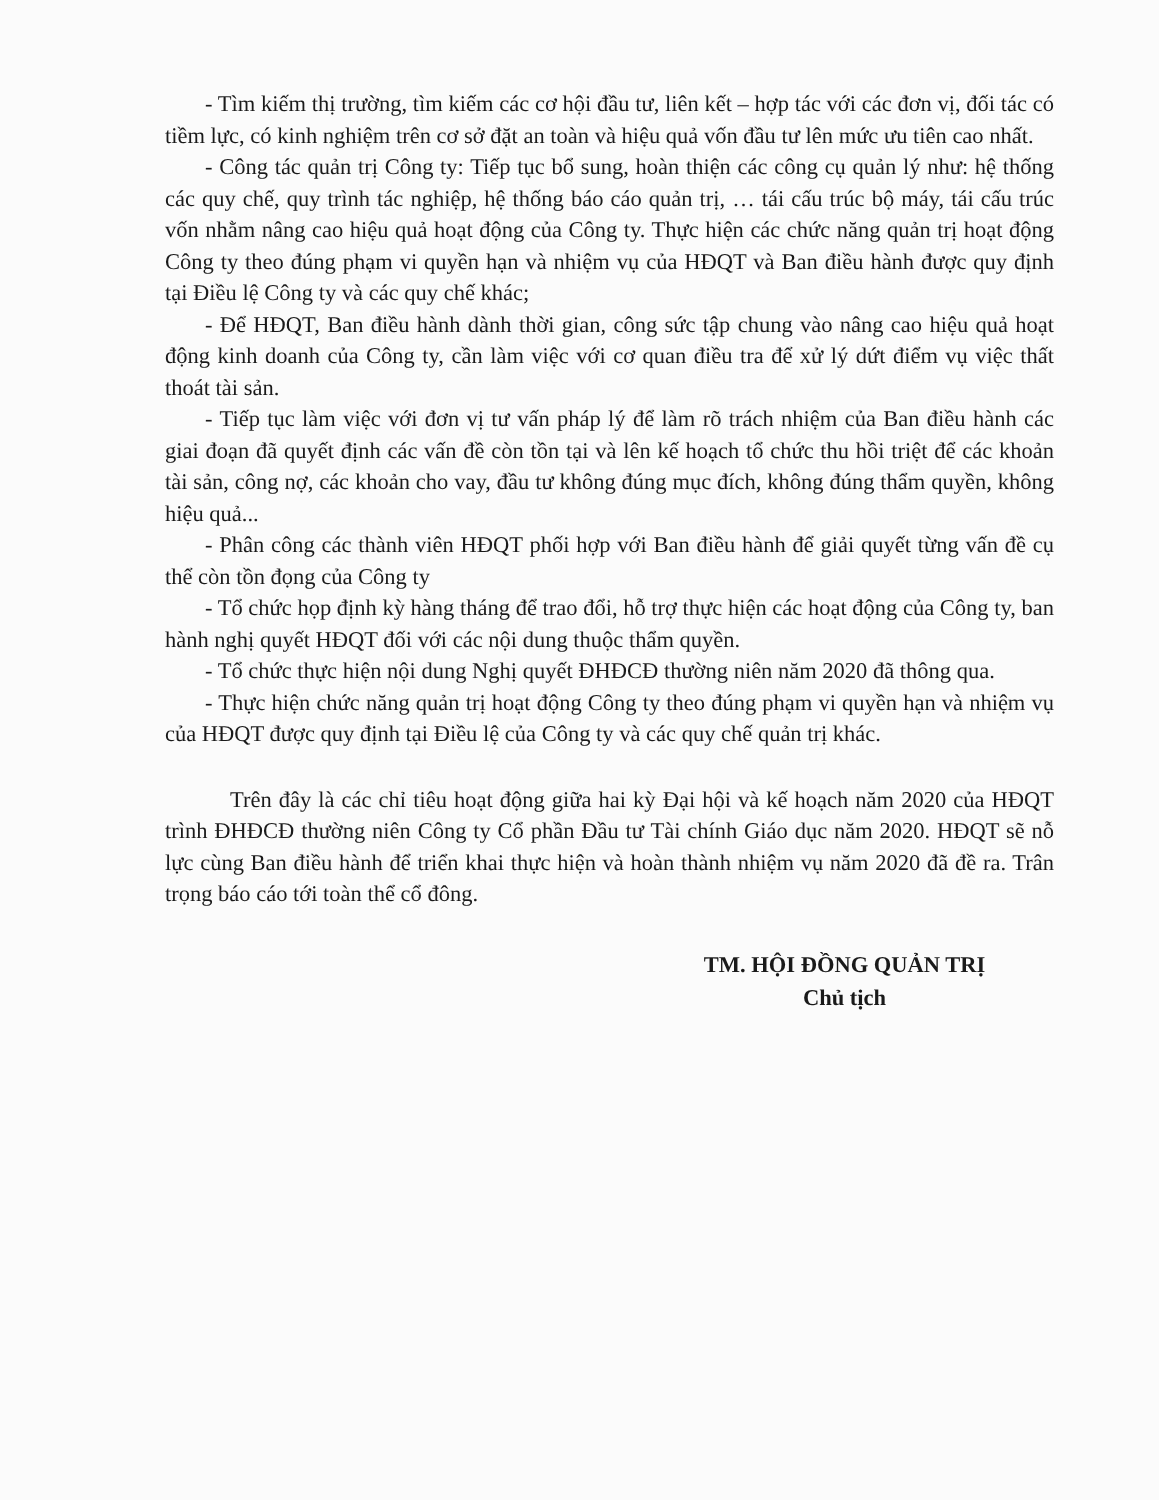- Tìm kiếm thị trường, tìm kiếm các cơ hội đầu tư, liên kết – hợp tác với các đơn vị, đối tác có tiềm lực, có kinh nghiệm trên cơ sở đặt an toàn và hiệu quả vốn đầu tư lên mức ưu tiên cao nhất.
- Công tác quản trị Công ty: Tiếp tục bổ sung, hoàn thiện các công cụ quản lý như: hệ thống các quy chế, quy trình tác nghiệp, hệ thống báo cáo quản trị, … tái cấu trúc bộ máy, tái cấu trúc vốn nhằm nâng cao hiệu quả hoạt động của Công ty. Thực hiện các chức năng quản trị hoạt động Công ty theo đúng phạm vi quyền hạn và nhiệm vụ của HĐQT và Ban điều hành được quy định tại Điều lệ Công ty và các quy chế khác;
- Để HĐQT, Ban điều hành dành thời gian, công sức tập chung vào nâng cao hiệu quả hoạt động kinh doanh của Công ty, cần làm việc với cơ quan điều tra để xử lý dứt điểm vụ việc thất thoát tài sản.
- Tiếp tục làm việc với đơn vị tư vấn pháp lý để làm rõ trách nhiệm của Ban điều hành các giai đoạn đã quyết định các vấn đề còn tồn tại và lên kế hoạch tổ chức thu hồi triệt để các khoản tài sản, công nợ, các khoản cho vay, đầu tư không đúng mục đích, không đúng thẩm quyền, không hiệu quả...
- Phân công các thành viên HĐQT phối hợp với Ban điều hành để giải quyết từng vấn đề cụ thể còn tồn đọng của Công ty
- Tổ chức họp định kỳ hàng tháng để trao đổi, hỗ trợ thực hiện các hoạt động của Công ty, ban hành nghị quyết HĐQT đối với các nội dung thuộc thẩm quyền.
- Tổ chức thực hiện nội dung Nghị quyết ĐHĐCĐ thường niên năm 2020 đã thông qua.
- Thực hiện chức năng quản trị hoạt động Công ty theo đúng phạm vi quyền hạn và nhiệm vụ của HĐQT được quy định tại Điều lệ của Công ty và các quy chế quản trị khác.
Trên đây là các chỉ tiêu hoạt động giữa hai kỳ Đại hội và kế hoạch năm 2020 của HĐQT trình ĐHĐCĐ thường niên Công ty Cổ phần Đầu tư Tài chính Giáo dục năm 2020. HĐQT sẽ nỗ lực cùng Ban điều hành để triển khai thực hiện và hoàn thành nhiệm vụ năm 2020 đã đề ra. Trân trọng báo cáo tới toàn thể cổ đông.
TM. HỘI ĐỒNG QUẢN TRỊ
Chủ tịch